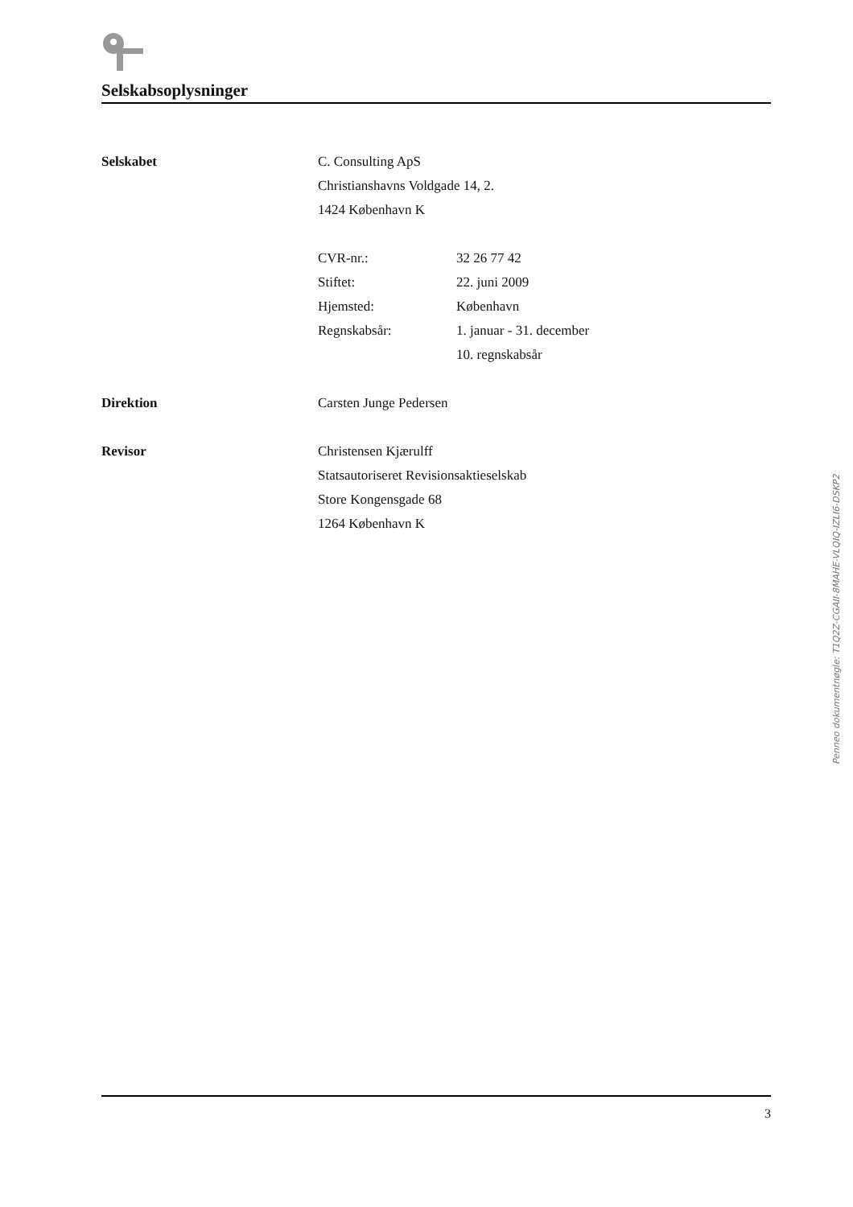Selskabsoplysninger
Selskabet C. Consulting ApS
Christianshavns Voldgade 14, 2.
1424 København K
CVR-nr.: 32 26 77 42
Stiftet: 22. juni 2009
Hjemsted: København
Regnskabsår: 1. januar - 31. december
10. regnskabsår
Direktion Carsten Junge Pedersen
Revisor Christensen Kjærulff
Statsautoriseret Revisionsaktieselskab
Store Kongensgade 68
1264 København K
Penneo dokumentnøgle: T1Q2Z-CGAII-8MAHE-VLQIQ-IZLI6-DSKP2
3